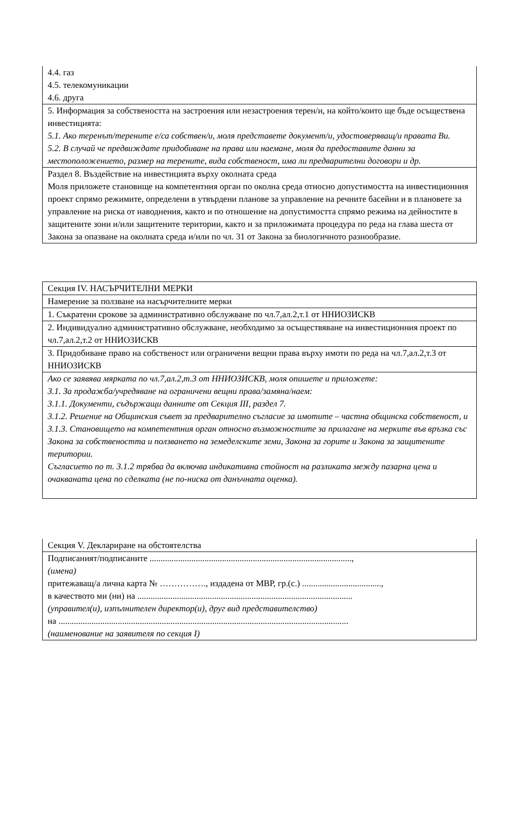| 4.4. газ 4.5. телекомуникации 4.6. друга |
| 5. Информация за собствеността на застроения или незастроения терен/и, на който/които ще бъде осъществена инвестицията: 5.1. Ако теренът/терените е/са собствен/и, моля представете документ/и, удостоверяващ/и правата Ви. 5.2. В случай че предвиждате придобиване на права или наемане, моля да предоставите данни за местоположението, размер на терените, вида собственост, има ли предварителни договори и др. |
| Раздел 8. Въздействие на инвестицията върху околната среда Моля приложете становище на компетентния орган по околна среда относно допустимостта на инвестиционния проект спрямо режимите, определени в утвърдени планове за управление на речните басейни и в плановете за управление на риска от наводнения, както и по отношение на допустимостта спрямо режима на дейностите в защитените зони и/или защитените територии, както и за приложимата процедура по реда на глава шеста от Закона за опазване на околната среда и/или по чл. 31 от Закона за биологичното разнообразие. |
| Секция IV. НАСЪРЧИТЕЛНИ МЕРКИ |
| Намерение за ползване на насърчителните мерки |
| 1. Съкратени срокове за административно обслужване по чл.7,ал.2,т.1 от ННИОЗИСКВ |
| 2. Индивидуално административно обслужване, необходимо за осъществяване на инвестиционния проект по чл.7,ал.2,т.2 от ННИОЗИСКВ |
| 3. Придобиване право на собственост или ограничени вещни права върху имоти по реда на чл.7,ал.2,т.3 от ННИОЗИСКВ |
| Ако се заявява мярката по чл.7,ал.2,т.3 от ННИОЗИСКВ, моля опишете и приложете: 3.1. За продажба/учредяване на ограничени вещни права/замяна/наем: 3.1.1. Документи, съдържащи данните от Секция III, раздел 7. 3.1.2. Решение на Общинския съвет за предварително съгласие за имотите – частна общинска собственост, и 3.1.3. Становището на компетентния орган относно възможностите за прилагане на мерките във връзка със Закона за собствеността и ползването на земеделските земи, Закона за горите и Закона за защитените територии. Съгласието по т. 3.1.2 трябва да включва индикативна стойност на разликата между пазарна цена и очакваната цена по сделката (не по-ниска от данъчната оценка). |
| Секция V. Деклариране на обстоятелства |
| Подписаният/подписаните ............................................................................................, (имена) притежаващ/а лична карта № ……………., издадена от МВР, гр.(с.) ...................................., в качеството ми (ни) на .................................................................................................. (управител(и), изпълнителен директор(и), друг вид представителство) на .................................................................................................................................... (наименование на заявителя по секция I) |